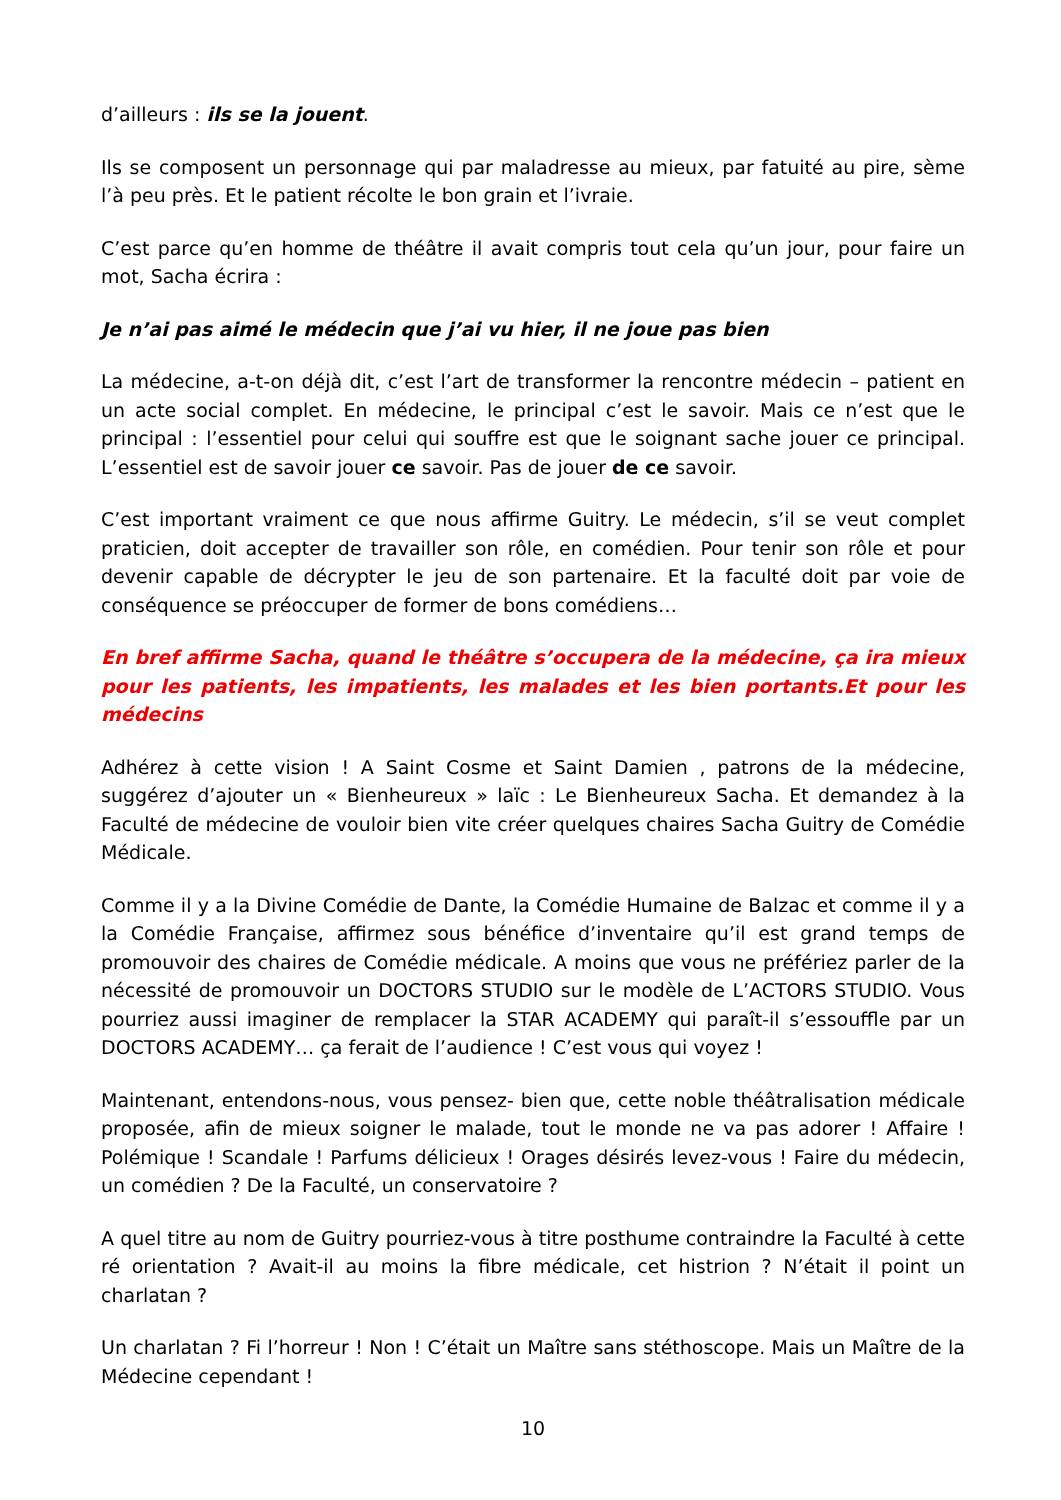d’ailleurs : ils se la jouent.
Ils se composent un personnage qui par maladresse au mieux, par fatuité au pire, sème l’à peu près. Et le patient récolte le bon grain et l’ivraie.
C’est parce qu’en homme de théâtre il avait compris tout cela qu’un jour, pour faire un mot, Sacha écrira :
Je n’ai pas aimé le médecin que j’ai vu hier, il ne joue pas bien
La médecine, a-t-on déjà dit, c’est l’art de transformer la rencontre médecin – patient en un acte social complet. En médecine, le principal c’est le savoir. Mais ce n’est que le principal : l’essentiel pour celui qui souffre est que le soignant sache jouer ce principal. L’essentiel est de savoir jouer ce savoir. Pas de jouer de ce savoir.
C’est important vraiment ce que nous affirme Guitry. Le médecin, s’il se veut complet praticien, doit accepter de travailler son rôle, en comédien. Pour tenir son rôle et pour devenir capable de décrypter le jeu de son partenaire. Et la faculté doit par voie de conséquence se préoccuper de former de bons comédiens…
En bref affirme Sacha, quand le théâtre s’occupera de la médecine, ça ira mieux pour les patients, les impatients, les malades et les bien portants.Et pour les médecins
Adhérez à cette vision ! A Saint Cosme et Saint Damien , patrons de la médecine, suggérez d’ajouter un « Bienheureux » laïc : Le Bienheureux Sacha. Et demandez à la Faculté de médecine de vouloir bien vite créer quelques chaires Sacha Guitry de Comédie Médicale.
Comme il y a la Divine Comédie de Dante, la Comédie Humaine de Balzac et comme il y a la Comédie Française, affirmez sous bénéfice d’inventaire qu’il est grand temps de promouvoir des chaires de Comédie médicale. A moins que vous ne préfériez parler de la nécessité de promouvoir un DOCTORS STUDIO sur le modèle de L’ACTORS STUDIO. Vous pourriez aussi imaginer de remplacer la STAR ACADEMY qui paraît-il s’essouffle par un DOCTORS ACADEMY… ça ferait de l’audience ! C’est vous qui voyez !
Maintenant, entendons-nous, vous pensez- bien que, cette noble théâtralisation médicale proposée, afin de mieux soigner le malade, tout le monde ne va pas adorer ! Affaire ! Polémique ! Scandale ! Parfums délicieux ! Orages désirés levez-vous ! Faire du médecin, un comédien ? De la Faculté, un conservatoire ?
A quel titre au nom de Guitry pourriez-vous à titre posthume contraindre la Faculté à cette ré orientation ? Avait-il au moins la fibre médicale, cet histrion ? N’était il point un charlatan ?
Un charlatan ? Fi l’horreur ! Non ! C’était un Maître sans stéthoscope. Mais un Maître de la Médecine cependant !
10